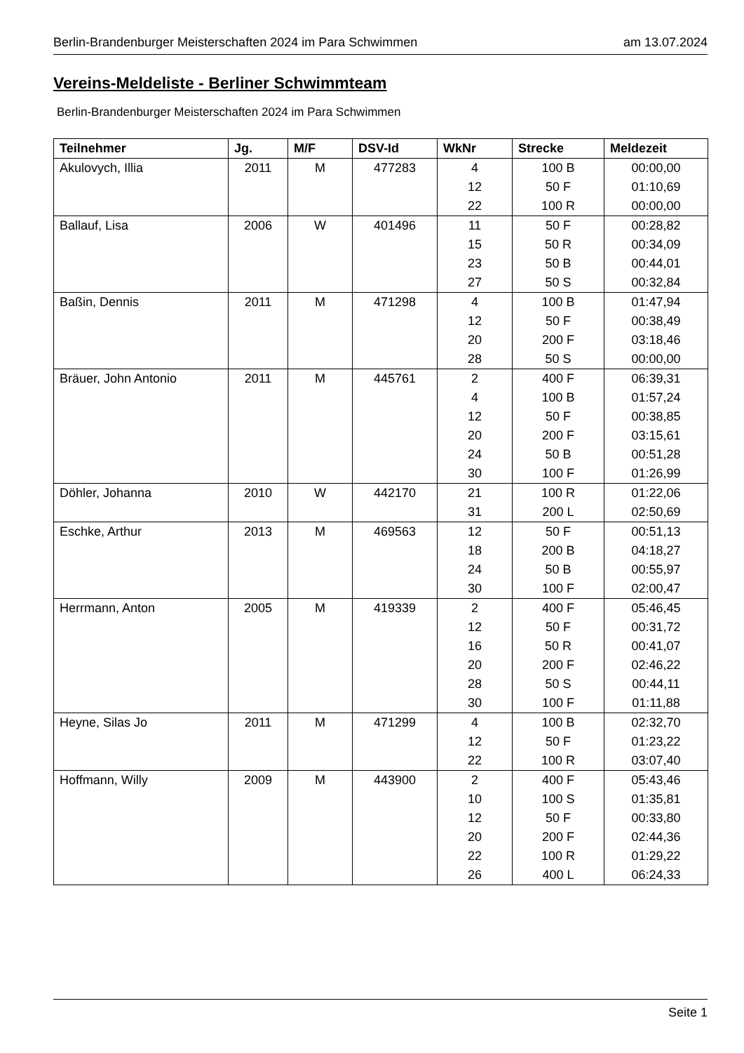Berlin-Brandenburger Meisterschaften 2024 im Para Schwimmen am 13.07.2024
Vereins-Meldeliste - Berliner Schwimmteam
Berlin-Brandenburger Meisterschaften 2024 im Para Schwimmen
| Teilnehmer | Jg. | M/F | DSV-Id | WkNr | Strecke | Meldezeit |
| --- | --- | --- | --- | --- | --- | --- |
| Akulovych, Illia | 2011 | M | 477283 | 4 | 100 B | 00:00,00 |
| | | | | 12 | 50 F | 01:10,69 |
| | | | | 22 | 100 R | 00:00,00 |
| Ballauf, Lisa | 2006 | W | 401496 | 11 | 50 F | 00:28,82 |
| | | | | 15 | 50 R | 00:34,09 |
| | | | | 23 | 50 B | 00:44,01 |
| | | | | 27 | 50 S | 00:32,84 |
| Baßin, Dennis | 2011 | M | 471298 | 4 | 100 B | 01:47,94 |
| | | | | 12 | 50 F | 00:38,49 |
| | | | | 20 | 200 F | 03:18,46 |
| | | | | 28 | 50 S | 00:00,00 |
| Bräuer, John Antonio | 2011 | M | 445761 | 2 | 400 F | 06:39,31 |
| | | | | 4 | 100 B | 01:57,24 |
| | | | | 12 | 50 F | 00:38,85 |
| | | | | 20 | 200 F | 03:15,61 |
| | | | | 24 | 50 B | 00:51,28 |
| | | | | 30 | 100 F | 01:26,99 |
| Döhler, Johanna | 2010 | W | 442170 | 21 | 100 R | 01:22,06 |
| | | | | 31 | 200 L | 02:50,69 |
| Eschke, Arthur | 2013 | M | 469563 | 12 | 50 F | 00:51,13 |
| | | | | 18 | 200 B | 04:18,27 |
| | | | | 24 | 50 B | 00:55,97 |
| | | | | 30 | 100 F | 02:00,47 |
| Herrmann, Anton | 2005 | M | 419339 | 2 | 400 F | 05:46,45 |
| | | | | 12 | 50 F | 00:31,72 |
| | | | | 16 | 50 R | 00:41,07 |
| | | | | 20 | 200 F | 02:46,22 |
| | | | | 28 | 50 S | 00:44,11 |
| | | | | 30 | 100 F | 01:11,88 |
| Heyne, Silas Jo | 2011 | M | 471299 | 4 | 100 B | 02:32,70 |
| | | | | 12 | 50 F | 01:23,22 |
| | | | | 22 | 100 R | 03:07,40 |
| Hoffmann, Willy | 2009 | M | 443900 | 2 | 400 F | 05:43,46 |
| | | | | 10 | 100 S | 01:35,81 |
| | | | | 12 | 50 F | 00:33,80 |
| | | | | 20 | 200 F | 02:44,36 |
| | | | | 22 | 100 R | 01:29,22 |
| | | | | 26 | 400 L | 06:24,33 |
Seite 1